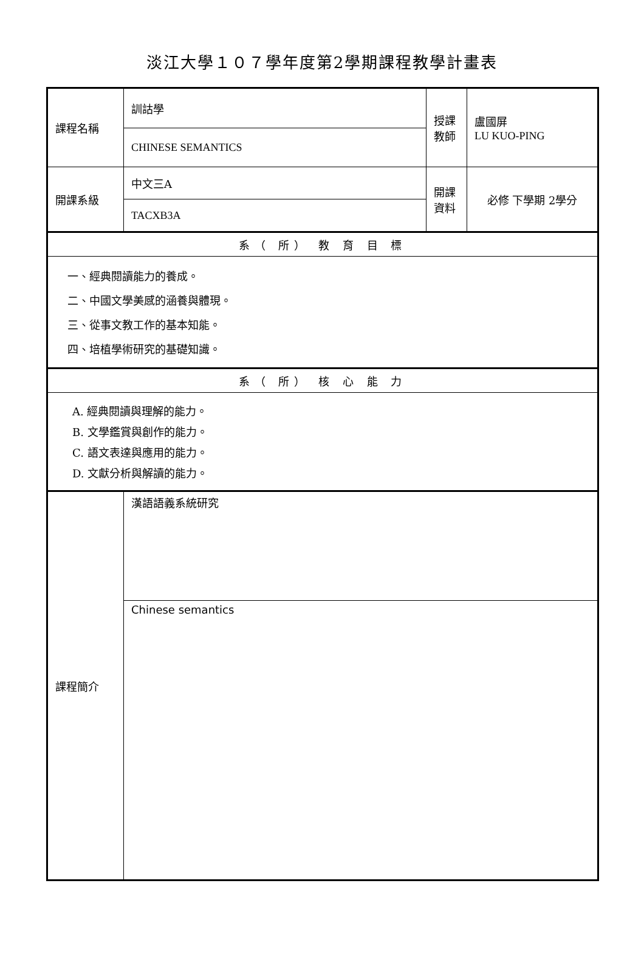淡江大學１０７學年度第2學期課程教學計畫表
| 課程名稱 | 訓詁學 | 授課教師 | 盧國屏 LU KUO-PING |
| | CHINESE SEMANTICS | | |
| 開課系級 | 中文三A | 開課資料 | 必修 下學期 2學分 |
| | TACXB3A | | |
| 系（ 所） 教 育 目 標 | | | |
| 一、經典閱讀能力的養成。 二、中國文學美感的涵養與體現。 三、從事文教工作的基本知能。 四、培植學術研究的基礎知識。 | | | |
| 系（ 所） 核 心 能 力 | | | |
| A. 經典閱讀與理解的能力。 B. 文學鑑賞與創作的能力。 C. 語文表達與應用的能力。 D. 文獻分析與解讀的能力。 | | | |
| 課程簡介 | 漢語語義系統研究 | | |
| | Chinese semantics | | |